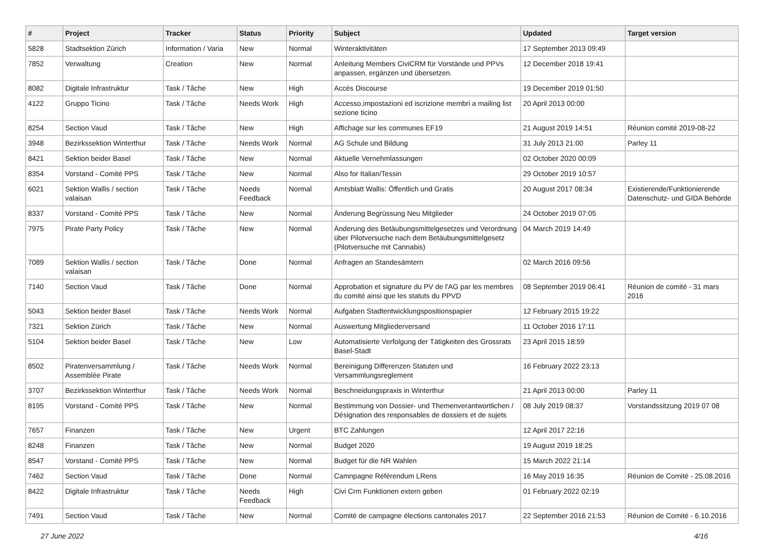| # | Project | Tracker | Status | Priority | Subject | Updated | Target version |
| --- | --- | --- | --- | --- | --- | --- | --- |
| 5828 | Stadtsektion Zürich | Information / Varia | New | Normal | Winteraktivitäten | 17 September 2013 09:49 | |
| 7852 | Verwaltung | Creation | New | Normal | Anleitung Members CiviCRM für Vorstände und PPVs anpassen, ergänzen und übersetzen. | 12 December 2018 19:41 | |
| 8082 | Digitale Infrastruktur | Task / Tâche | New | High | Accès Discourse | 19 December 2019 01:50 | |
| 4122 | Gruppo Ticino | Task / Tâche | Needs Work | High | Accesso,impostazioni ed iscrizione membri a mailing list sezione ticino | 20 April 2013 00:00 | |
| 8254 | Section Vaud | Task / Tâche | New | High | Affichage sur les communes EF19 | 21 August 2019 14:51 | Réunion comité 2019-08-22 |
| 3948 | Bezirkssektion Winterthur | Task / Tâche | Needs Work | Normal | AG Schule und Bildung | 31 July 2013 21:00 | Parley 11 |
| 8421 | Sektion beider Basel | Task / Tâche | New | Normal | Aktuelle Vernehmlassungen | 02 October 2020 00:09 | |
| 8354 | Vorstand - Comité PPS | Task / Tâche | New | Normal | Also for Italian/Tessin | 29 October 2019 10:57 | |
| 6021 | Sektion Wallis / section valaisan | Task / Tâche | Needs Feedback | Normal | Amtsblatt Wallis: Öffentlich und Gratis | 20 August 2017 08:34 | Existierende/Funktionierende Datenschutz- und GIDA Behörde |
| 8337 | Vorstand - Comité PPS | Task / Tâche | New | Normal | Änderung Begrüssung Neu Mitglieder | 24 October 2019 07:05 | |
| 7975 | Pirate Party Policy | Task / Tâche | New | Normal | Änderung des Betäubungsmittelgesetzes und Verordnung über Pilotversuche nach dem Betäubungsmittelgesetz (Pilotversuche mit Cannabis) | 04 March 2019 14:49 | |
| 7089 | Sektion Wallis / section valaisan | Task / Tâche | Done | Normal | Anfragen an Standesämtern | 02 March 2016 09:56 | |
| 7140 | Section Vaud | Task / Tâche | Done | Normal | Approbation et signature du PV de l'AG par les membres du comité ainsi que les statuts du PPVD | 08 September 2019 06:41 | Réunion de comité - 31 mars 2016 |
| 5043 | Sektion beider Basel | Task / Tâche | Needs Work | Normal | Aufgaben Stadtentwicklungspositionspapier | 12 February 2015 19:22 | |
| 7321 | Sektion Zürich | Task / Tâche | New | Normal | Auswertung Mitgliederversand | 11 October 2016 17:11 | |
| 5104 | Sektion beider Basel | Task / Tâche | New | Low | Automatisierte Verfolgung der Tätigkeiten des Grossrats Basel-Stadt | 23 April 2015 18:59 | |
| 8502 | Piratenversammlung / Assemblée Pirate | Task / Tâche | Needs Work | Normal | Bereinigung Differenzen Statuten und Versammlungsreglement | 16 February 2022 23:13 | |
| 3707 | Bezirkssektion Winterthur | Task / Tâche | Needs Work | Normal | Beschneidungspraxis in Winterthur | 21 April 2013 00:00 | Parley 11 |
| 8195 | Vorstand - Comité PPS | Task / Tâche | New | Normal | Bestimmung von Dossier- und Themenverantwortlichen / Désignation des responsables de dossiers et de sujets | 08 July 2019 08:37 | Vorstandssitzung 2019 07 08 |
| 7657 | Finanzen | Task / Tâche | New | Urgent | BTC Zahlungen | 12 April 2017 22:16 | |
| 8248 | Finanzen | Task / Tâche | New | Normal | Budget 2020 | 19 August 2019 18:25 | |
| 8547 | Vorstand - Comité PPS | Task / Tâche | New | Normal | Budget für die NR Wahlen | 15 March 2022 21:14 | |
| 7462 | Section Vaud | Task / Tâche | Done | Normal | Camnpagne Référendum LRens | 16 May 2019 16:35 | Réunion de Comité - 25.08.2016 |
| 8422 | Digitale Infrastruktur | Task / Tâche | Needs Feedback | High | Civi Crm Funktionen extern geben | 01 February 2022 02:19 | |
| 7491 | Section Vaud | Task / Tâche | New | Normal | Comité de campagne élections cantonales 2017 | 22 September 2016 21:53 | Réunion de Comité - 6.10.2016 |
27 June 2022 4/16